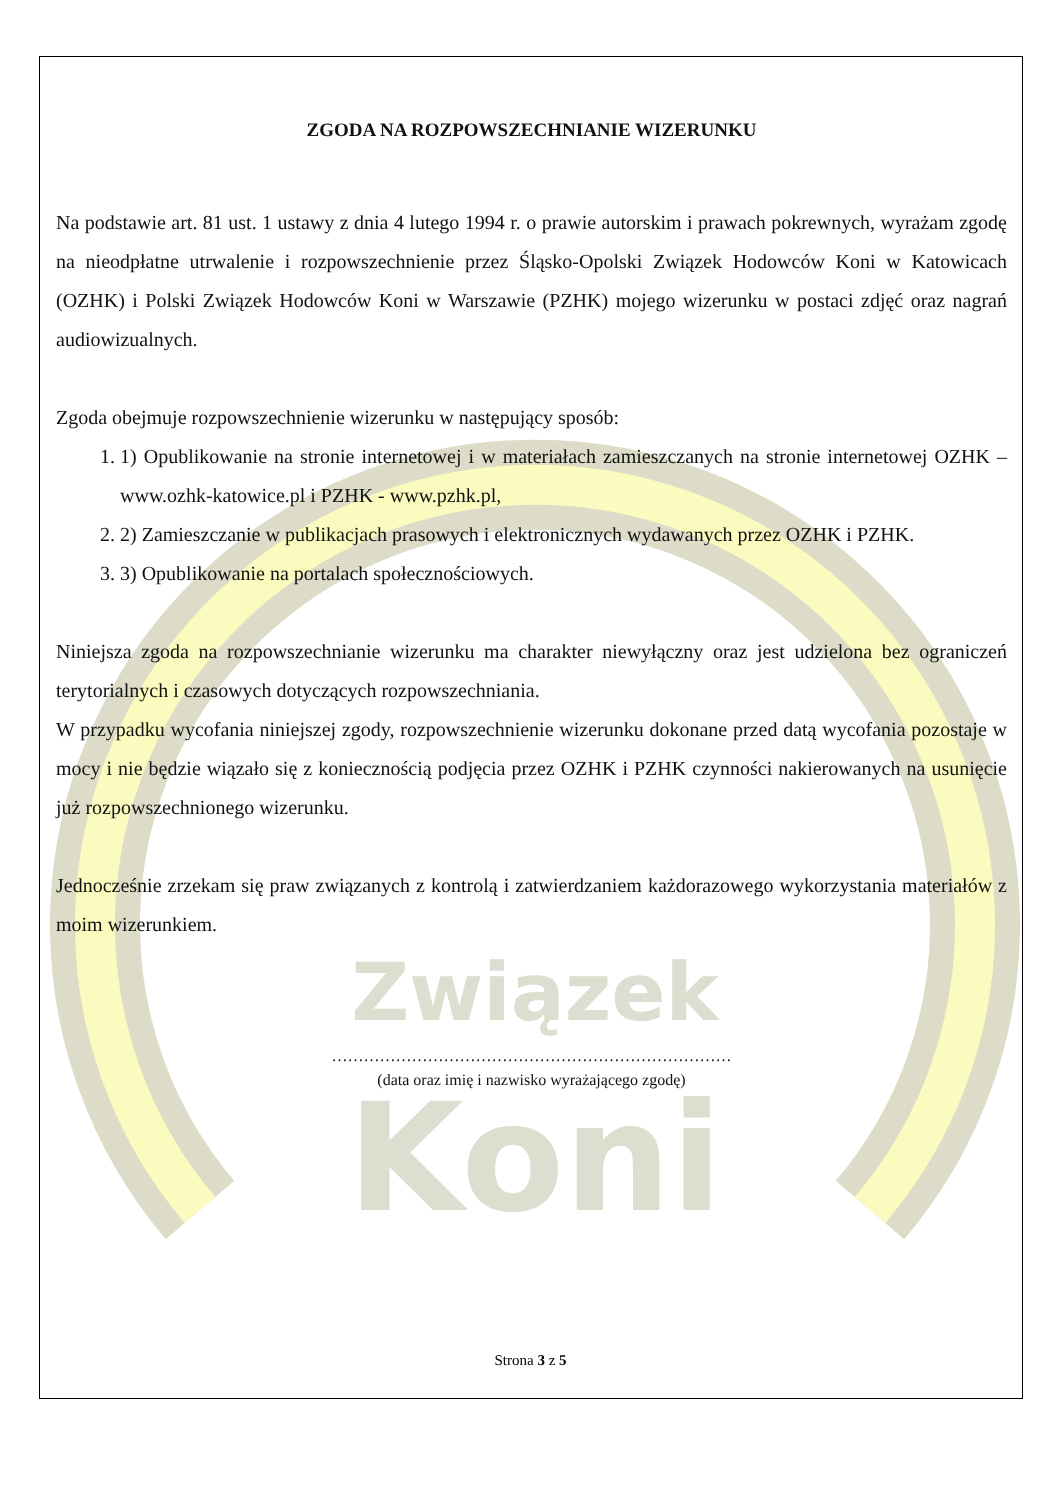Związek
Koni
ZGODA NA ROZPOWSZECHNIANIE WIZERUNKU
Na podstawie art. 81 ust. 1 ustawy z dnia 4 lutego 1994 r. o prawie autorskim i prawach pokrewnych, wyrażam zgodę na nieodpłatne utrwalenie i rozpowszechnienie przez Śląsko-Opolski Związek Hodowców Koni w Katowicach (OZHK) i Polski Związek Hodowców Koni w Warszawie (PZHK) mojego wizerunku w postaci zdjęć oraz nagrań audiowizualnych.
Zgoda obejmuje rozpowszechnienie wizerunku w następujący sposób:
1. 1) Opublikowanie na stronie internetowej i w materiałach zamieszczanych na stronie internetowej OZHK – www.ozhk-katowice.pl i PZHK - www.pzhk.pl,
2. 2) Zamieszczanie w publikacjach prasowych i elektronicznych wydawanych przez OZHK i PZHK.
3. 3) Opublikowanie na portalach społecznościowych.
Niniejsza zgoda na rozpowszechnianie wizerunku ma charakter niewyłączny oraz jest udzielona bez ograniczeń terytorialnych i czasowych dotyczących rozpowszechniania.
W przypadku wycofania niniejszej zgody, rozpowszechnienie wizerunku dokonane przed datą wycofania pozostaje w mocy i nie będzie wiązało się z koniecznością podjęcia przez OZHK i PZHK czynności nakierowanych na usunięcie już rozpowszechnionego wizerunku.
Jednocześnie zrzekam się praw związanych z kontrolą i zatwierdzaniem każdorazowego wykorzystania materiałów z moim wizerunkiem.
…………………………………………………………………
(data oraz imię i nazwisko wyrażającego zgodę)
Strona 3 z 5